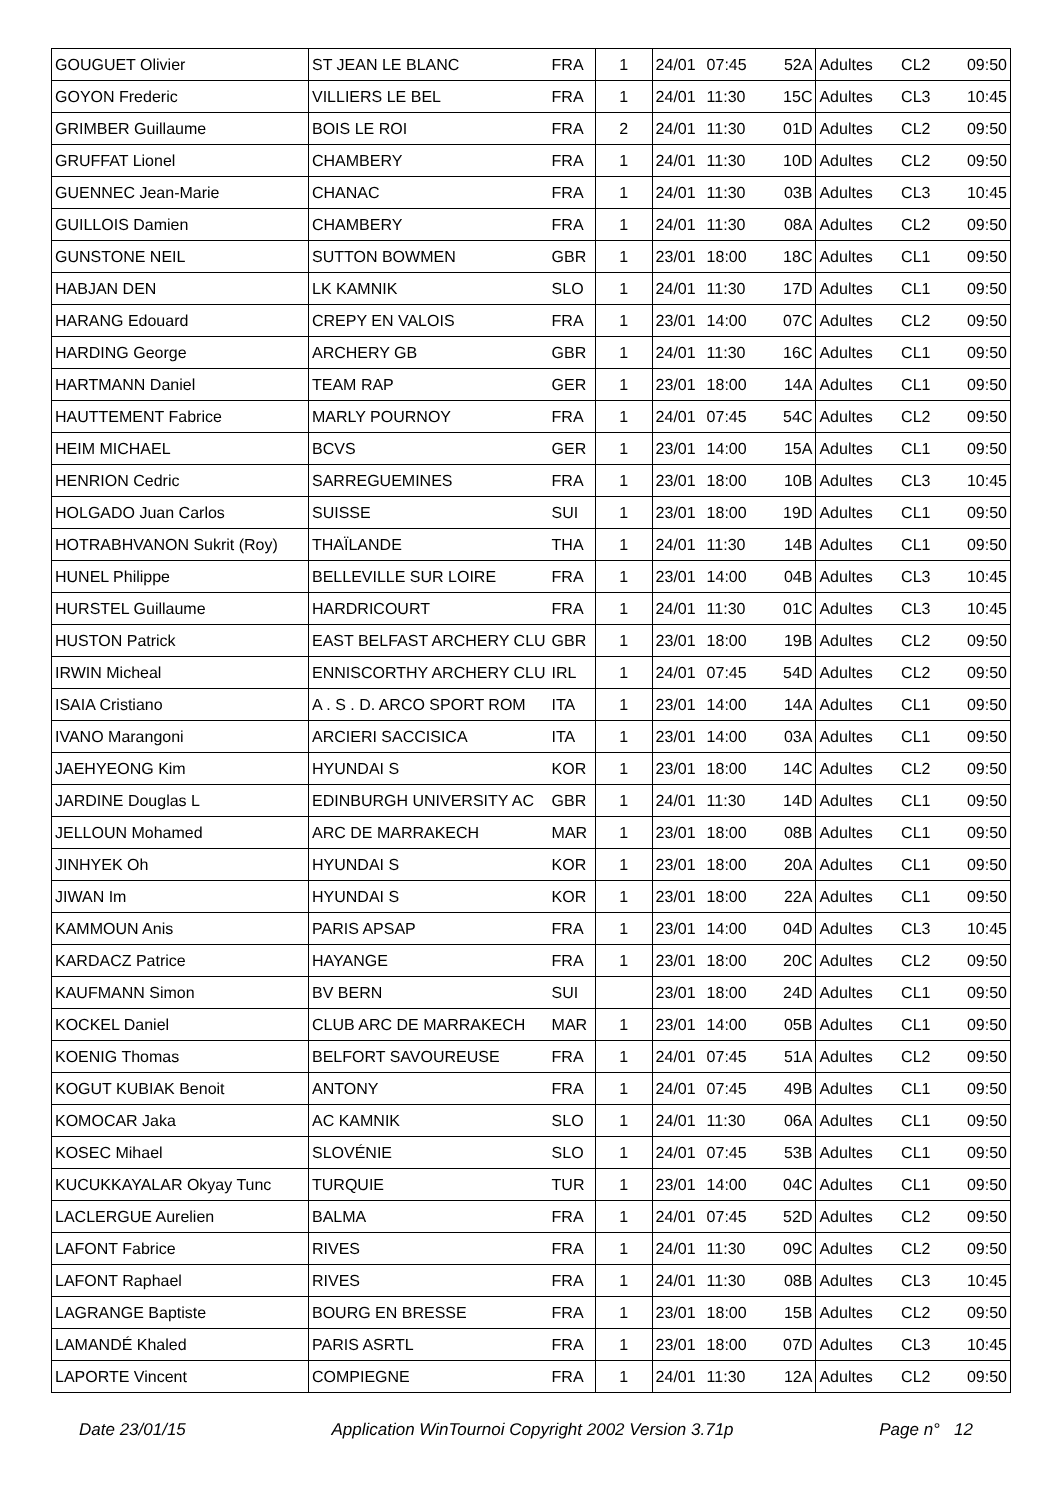| GOUGUET Olivier | ST JEAN LE BLANC | FRA | 1 | 24/01 | 07:45 | 52A | Adultes | CL2 | 09:50 |
| GOYON Frederic | VILLIERS LE BEL | FRA | 1 | 24/01 | 11:30 | 15C | Adultes | CL3 | 10:45 |
| GRIMBER Guillaume | BOIS LE ROI | FRA | 2 | 24/01 | 11:30 | 01D | Adultes | CL2 | 09:50 |
| GRUFFAT Lionel | CHAMBERY | FRA | 1 | 24/01 | 11:30 | 10D | Adultes | CL2 | 09:50 |
| GUENNEC Jean-Marie | CHANAC | FRA | 1 | 24/01 | 11:30 | 03B | Adultes | CL3 | 10:45 |
| GUILLOIS Damien | CHAMBERY | FRA | 1 | 24/01 | 11:30 | 08A | Adultes | CL2 | 09:50 |
| GUNSTONE NEIL | SUTTON BOWMEN | GBR | 1 | 23/01 | 18:00 | 18C | Adultes | CL1 | 09:50 |
| HABJAN DEN | LK KAMNIK | SLO | 1 | 24/01 | 11:30 | 17D | Adultes | CL1 | 09:50 |
| HARANG Edouard | CREPY EN VALOIS | FRA | 1 | 23/01 | 14:00 | 07C | Adultes | CL2 | 09:50 |
| HARDING George | ARCHERY GB | GBR | 1 | 24/01 | 11:30 | 16C | Adultes | CL1 | 09:50 |
| HARTMANN Daniel | TEAM RAP | GER | 1 | 23/01 | 18:00 | 14A | Adultes | CL1 | 09:50 |
| HAUTTEMENT Fabrice | MARLY POURNOY | FRA | 1 | 24/01 | 07:45 | 54C | Adultes | CL2 | 09:50 |
| HEIM MICHAEL | BCVS | GER | 1 | 23/01 | 14:00 | 15A | Adultes | CL1 | 09:50 |
| HENRION Cedric | SARREGUEMINES | FRA | 1 | 23/01 | 18:00 | 10B | Adultes | CL3 | 10:45 |
| HOLGADO Juan Carlos | SUISSE | SUI | 1 | 23/01 | 18:00 | 19D | Adultes | CL1 | 09:50 |
| HOTRABHVANON Sukrit (Roy) | THAÏLANDE | THA | 1 | 24/01 | 11:30 | 14B | Adultes | CL1 | 09:50 |
| HUNEL Philippe | BELLEVILLE SUR LOIRE | FRA | 1 | 23/01 | 14:00 | 04B | Adultes | CL3 | 10:45 |
| HURSTEL Guillaume | HARDRICOURT | FRA | 1 | 24/01 | 11:30 | 01C | Adultes | CL3 | 10:45 |
| HUSTON Patrick | EAST BELFAST ARCHERY CLU | GBR | 1 | 23/01 | 18:00 | 19B | Adultes | CL2 | 09:50 |
| IRWIN Micheal | ENNISCORTHY ARCHERY CLU | IRL | 1 | 24/01 | 07:45 | 54D | Adultes | CL2 | 09:50 |
| ISAIA Cristiano | A . S . D. ARCO SPORT ROM | ITA | 1 | 23/01 | 14:00 | 14A | Adultes | CL1 | 09:50 |
| IVANO Marangoni | ARCIERI SACCISICA | ITA | 1 | 23/01 | 14:00 | 03A | Adultes | CL1 | 09:50 |
| JAEHYEONG Kim | HYUNDAI S | KOR | 1 | 23/01 | 18:00 | 14C | Adultes | CL2 | 09:50 |
| JARDINE Douglas L | EDINBURGH UNIVERSITY AC | GBR | 1 | 24/01 | 11:30 | 14D | Adultes | CL1 | 09:50 |
| JELLOUN Mohamed | ARC DE MARRAKECH | MAR | 1 | 23/01 | 18:00 | 08B | Adultes | CL1 | 09:50 |
| JINHYEK Oh | HYUNDAI S | KOR | 1 | 23/01 | 18:00 | 20A | Adultes | CL1 | 09:50 |
| JIWAN Im | HYUNDAI S | KOR | 1 | 23/01 | 18:00 | 22A | Adultes | CL1 | 09:50 |
| KAMMOUN Anis | PARIS APSAP | FRA | 1 | 23/01 | 14:00 | 04D | Adultes | CL3 | 10:45 |
| KARDACZ Patrice | HAYANGE | FRA | 1 | 23/01 | 18:00 | 20C | Adultes | CL2 | 09:50 |
| KAUFMANN Simon | BV BERN | SUI | | 23/01 | 18:00 | 24D | Adultes | CL1 | 09:50 |
| KOCKEL Daniel | CLUB ARC DE MARRAKECH | MAR | 1 | 23/01 | 14:00 | 05B | Adultes | CL1 | 09:50 |
| KOENIG Thomas | BELFORT SAVOUREUSE | FRA | 1 | 24/01 | 07:45 | 51A | Adultes | CL2 | 09:50 |
| KOGUT KUBIAK Benoit | ANTONY | FRA | 1 | 24/01 | 07:45 | 49B | Adultes | CL1 | 09:50 |
| KOMOCAR Jaka | AC KAMNIK | SLO | 1 | 24/01 | 11:30 | 06A | Adultes | CL1 | 09:50 |
| KOSEC Mihael | SLOVÉNIE | SLO | 1 | 24/01 | 07:45 | 53B | Adultes | CL1 | 09:50 |
| KUCUKKAYALAR Okyay Tunc | TURQUIE | TUR | 1 | 23/01 | 14:00 | 04C | Adultes | CL1 | 09:50 |
| LACLERGUE Aurelien | BALMA | FRA | 1 | 24/01 | 07:45 | 52D | Adultes | CL2 | 09:50 |
| LAFONT Fabrice | RIVES | FRA | 1 | 24/01 | 11:30 | 09C | Adultes | CL2 | 09:50 |
| LAFONT Raphael | RIVES | FRA | 1 | 24/01 | 11:30 | 08B | Adultes | CL3 | 10:45 |
| LAGRANGE Baptiste | BOURG EN BRESSE | FRA | 1 | 23/01 | 18:00 | 15B | Adultes | CL2 | 09:50 |
| LAMANDÉ Khaled | PARIS ASRTL | FRA | 1 | 23/01 | 18:00 | 07D | Adultes | CL3 | 10:45 |
| LAPORTE Vincent | COMPIEGNE | FRA | 1 | 24/01 | 11:30 | 12A | Adultes | CL2 | 09:50 |
Date 23/01/15 Application WinTournoi Copyright 2002 Version 3.71p Page n° 12